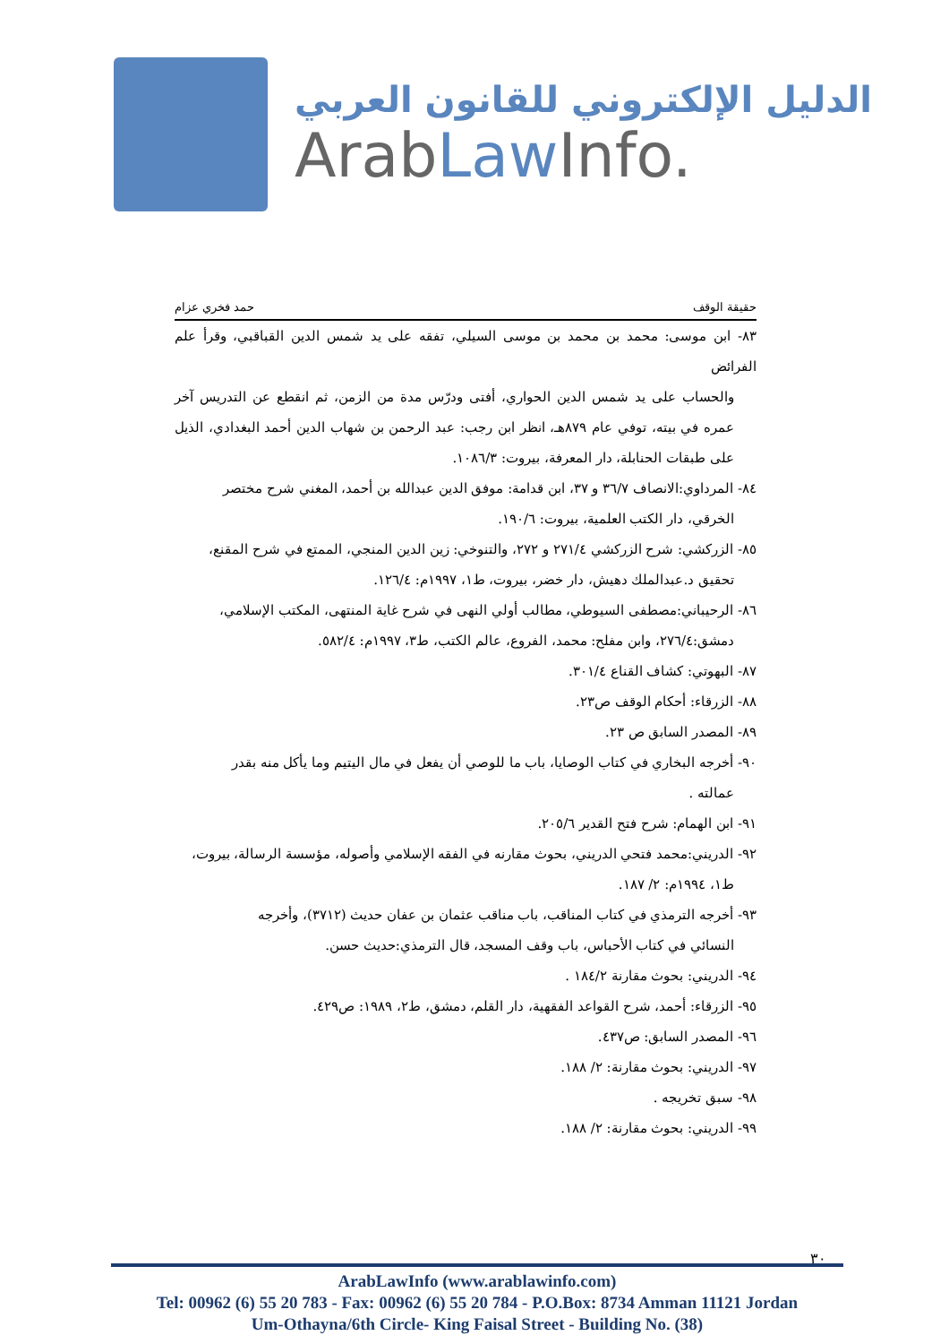الدليل الإلكتروني للقانون العربي
ArabLaw Info.
حقيقة الوقف حمد فخري عزام
٨٣- ابن موسى: محمد بن محمد بن موسى السيلي، تفقه على يد شمس الدين القباقبي، وقرأ علم الفرائض
والحساب على يد شمس الدين الحواري، أفتى ودرّس مدة من الزمن، ثم انقطع عن التدريس آخر عمره في بيته، توفي عام ٨٧٩هـ، انظر ابن رجب: عبد الرحمن بن شهاب الدين أحمد البغدادي، الذيل على طبقات الحنابلة، دار المعرفة، بيروت: ١٠٨٦/٣.
٨٤- المرداوي:الانصاف ٣٦/٧ و ٣٧، ابن قدامة: موفق الدين عبدالله بن أحمد، المغني شرح مختصر
الخرقي، دار الكتب العلمية، بيروت: ١٩٠/٦.
٨٥- الزركشي: شرح الزركشي ٢٧١/٤ و ٢٧٢، والتنوخي: زين الدين المنجي، الممتع في شرح المقنع،
تحقيق د.عبدالملك دهيش، دار خضر، بيروت، ط١، ١٩٩٧م: ١٢٦/٤.
٨٦- الرحيباني:مصطفى السيوطي، مطالب أولي النهى في شرح غاية المنتهى، المكتب الإسلامي،
دمشق:٢٧٦/٤، وابن مفلح: محمد، الفروع، عالم الكتب، ط٣، ١٩٩٧م: ٥٨٢/٤.
٨٧- البهوتي: كشاف القناع ٣٠١/٤.
٨٨- الزرقاء: أحكام الوقف ص٢٣.
٨٩- المصدر السابق ص ٢٣.
٩٠- أخرجه البخاري في كتاب الوصايا، باب ما للوصي أن يفعل في مال اليتيم وما يأكل منه بقدر
عمالته .
٩١- ابن الهمام: شرح فتح القدير ٢٠٥/٦.
٩٢- الدريني:محمد فتحي الدريني، بحوث مقارنه في الفقه الإسلامي وأصوله، مؤسسة الرسالة، بيروت،
ط١، ١٩٩٤م: ٢/ ١٨٧.
٩٣- أخرجه الترمذي في كتاب المناقب، باب مناقب عثمان بن عفان حديث (٣٧١٢)، وأخرجه
النسائي في كتاب الأحباس، باب وقف المسجد، قال الترمذي:حديث حسن.
٩٤- الدريني: بحوث مقارنة ١٨٤/٢ .
٩٥- الزرقاء: أحمد، شرح القواعد الفقهية، دار القلم، دمشق، ط٢، ١٩٨٩: ص٤٢٩.
٩٦- المصدر السابق: ص٤٣٧.
٩٧- الدريني: بحوث مقارنة: ٢/ ١٨٨.
٩٨- سبق تخريجه .
٩٩- الدريني: بحوث مقارنة: ٢/ ١٨٨.
٣٠
ArabLawInfo (www.arablawinfo.com)
Tel: 00962 (6) 55 20 783 - Fax: 00962 (6) 55 20 784 - P.O.Box: 8734 Amman 11121 Jordan
Um-Othayna/6th Circle- King Faisal Street - Building No. (38)